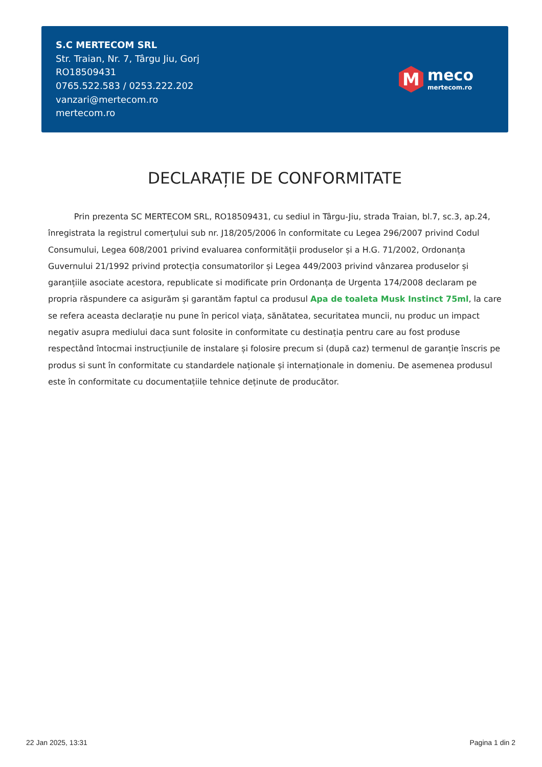S.C MERTECOM SRL
Str. Traian, Nr. 7, Târgu Jiu, Gorj
RO18509431
0765.522.583 / 0253.222.202
vanzari@mertecom.ro
mertecom.ro
M
meco
mertecom.ro
DECLARAȚIE DE CONFORMITATE
Prin prezenta SC MERTECOM SRL, RO18509431, cu sediul in Târgu-Jiu, strada Traian, bl.7, sc.3, ap.24, înregistrata la registrul comerțului sub nr. J18/205/2006 în conformitate cu Legea 296/2007 privind Codul Consumului, Legea 608/2001 privind evaluarea conformității produselor și a H.G. 71/2002, Ordonanța Guvernului 21/1992 privind protecția consumatorilor și Legea 449/2003 privind vânzarea produselor și garanțiile asociate acestora, republicate si modificate prin Ordonanța de Urgenta 174/2008 declaram pe propria răspundere ca asigurăm și garantăm faptul ca produsul Apa de toaleta Musk Instinct 75ml, la care se refera aceasta declarație nu pune în pericol viața, sănătatea, securitatea muncii, nu produc un impact negativ asupra mediului daca sunt folosite in conformitate cu destinația pentru care au fost produse respectând întocmai instrucțiunile de instalare și folosire precum si (după caz) termenul de garanție înscris pe produs si sunt în conformitate cu standardele naționale și internaționale in domeniu. De asemenea produsul este în conformitate cu documentațiile tehnice deținute de producător.
22 Jan 2025, 13:31 Pagina 1 din 2